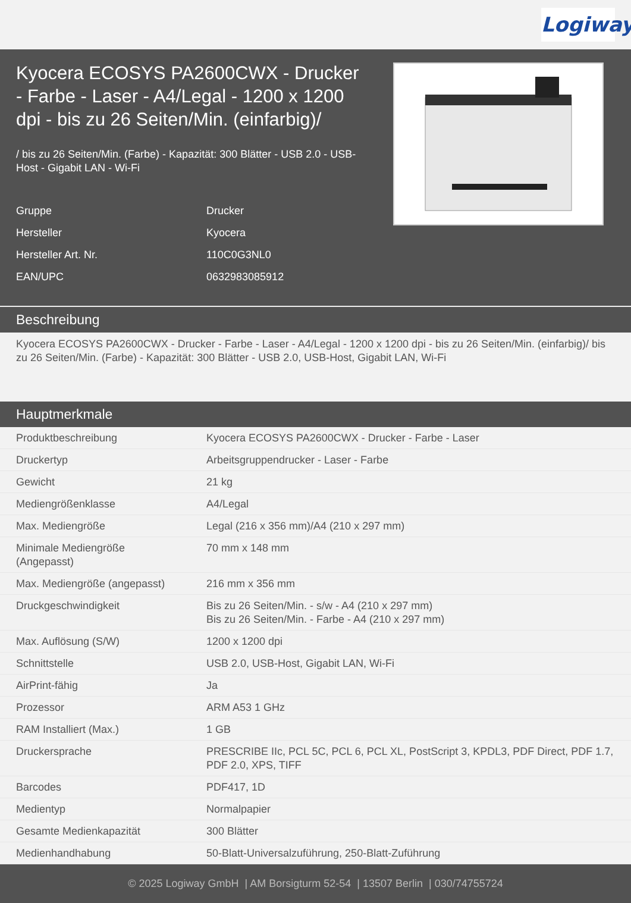Logiway
Kyocera ECOSYS PA2600CWX - Drucker - Farbe - Laser - A4/Legal - 1200 x 1200 dpi - bis zu 26 Seiten/Min. (einfarbig)/
/ bis zu 26 Seiten/Min. (Farbe) - Kapazität: 300 Blätter - USB 2.0 - USB-Host - Gigabit LAN - Wi-Fi
| Gruppe | Drucker |
| Hersteller | Kyocera |
| Hersteller Art. Nr. | 110C0G3NL0 |
| EAN/UPC | 0632983085912 |
Beschreibung
Kyocera ECOSYS PA2600CWX - Drucker - Farbe - Laser - A4/Legal - 1200 x 1200 dpi - bis zu 26 Seiten/Min. (einfarbig)/ bis zu 26 Seiten/Min. (Farbe) - Kapazität: 300 Blätter - USB 2.0, USB-Host, Gigabit LAN, Wi-Fi
Hauptmerkmale
| Produktbeschreibung | Kyocera ECOSYS PA2600CWX - Drucker - Farbe - Laser |
| Druckertyp | Arbeitsgruppendrucker - Laser - Farbe |
| Gewicht | 21 kg |
| Mediengrößenklasse | A4/Legal |
| Max. Mediengröße | Legal (216 x 356 mm)/A4 (210 x 297 mm) |
| Minimale Mediengröße (Angepasst) | 70 mm x 148 mm |
| Max. Mediengröße (angepasst) | 216 mm x 356 mm |
| Druckgeschwindigkeit | Bis zu 26 Seiten/Min. - s/w - A4 (210 x 297 mm) Bis zu 26 Seiten/Min. - Farbe - A4 (210 x 297 mm) |
| Max. Auflösung (S/W) | 1200 x 1200 dpi |
| Schnittstelle | USB 2.0, USB-Host, Gigabit LAN, Wi-Fi |
| AirPrint-fähig | Ja |
| Prozessor | ARM A53 1 GHz |
| RAM Installiert (Max.) | 1 GB |
| Druckersprache | PRESCRIBE IIc, PCL 5C, PCL 6, PCL XL, PostScript 3, KPDL3, PDF Direct, PDF 1.7, PDF 2.0, XPS, TIFF |
| Barcodes | PDF417, 1D |
| Medientyp | Normalpapier |
| Gesamte Medienkapazität | 300 Blätter |
| Medienhandhabung | 50-Blatt-Universalzuführung, 250-Blatt-Zuführung |
© 2025 Logiway GmbH | AM Borsigturm 52-54 | 13507 Berlin | 030/74755724